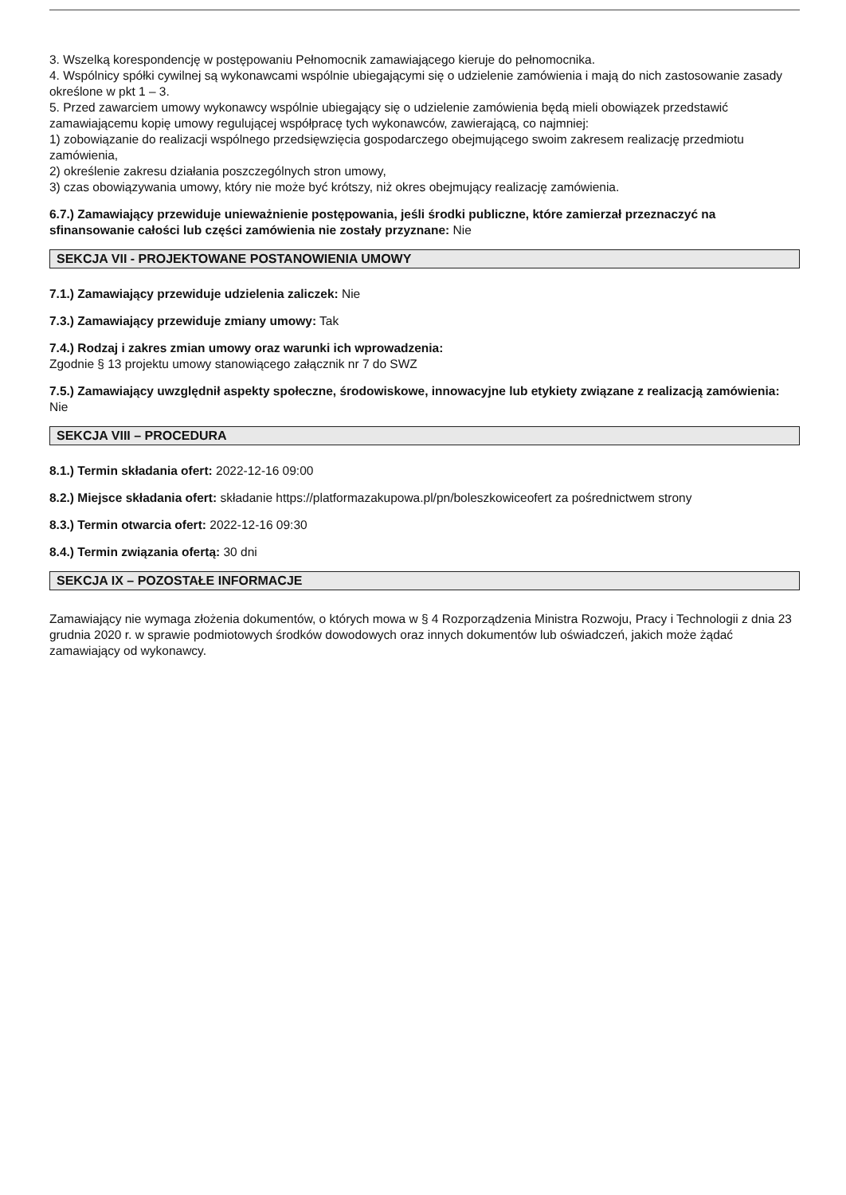3. Wszelką korespondencję w postępowaniu Pełnomocnik zamawiającego kieruje do pełnomocnika.
4. Wspólnicy spółki cywilnej są wykonawcami wspólnie ubiegającymi się o udzielenie zamówienia i mają do nich zastosowanie zasady określone w pkt 1 – 3.
5. Przed zawarciem umowy wykonawcy wspólnie ubiegający się o udzielenie zamówienia będą mieli obowiązek przedstawić zamawiającemu kopię umowy regulującej współpracę tych wykonawców, zawierającą, co najmniej:
1) zobowiązanie do realizacji wspólnego przedsięwzięcia gospodarczego obejmującego swoim zakresem realizację przedmiotu zamówienia,
2) określenie zakresu działania poszczególnych stron umowy,
3) czas obowiązywania umowy, który nie może być krótszy, niż okres obejmujący realizację zamówienia.
6.7.) Zamawiający przewiduje unieważnienie postępowania, jeśli środki publiczne, które zamierzał przeznaczyć na sfinansowanie całości lub części zamówienia nie zostały przyznane: Nie
SEKCJA VII - PROJEKTOWANE POSTANOWIENIA UMOWY
7.1.) Zamawiający przewiduje udzielenia zaliczek: Nie
7.3.) Zamawiający przewiduje zmiany umowy: Tak
7.4.) Rodzaj i zakres zmian umowy oraz warunki ich wprowadzenia:
Zgodnie § 13 projektu umowy stanowiącego załącznik nr 7 do SWZ
7.5.) Zamawiający uwzględnił aspekty społeczne, środowiskowe, innowacyjne lub etykiety związane z realizacją zamówienia: Nie
SEKCJA VIII – PROCEDURA
8.1.) Termin składania ofert: 2022-12-16 09:00
8.2.) Miejsce składania ofert: składanie https://platformazakupowa.pl/pn/boleszkowiceofert za pośrednictwem strony
8.3.) Termin otwarcia ofert: 2022-12-16 09:30
8.4.) Termin związania ofertą: 30 dni
SEKCJA IX – POZOSTAŁE INFORMACJE
Zamawiający nie wymaga złożenia dokumentów, o których mowa w § 4 Rozporządzenia Ministra Rozwoju, Pracy i Technologii z dnia 23 grudnia 2020 r. w sprawie podmiotowych środków dowodowych oraz innych dokumentów lub oświadczeń, jakich może żądać zamawiający od wykonawcy.